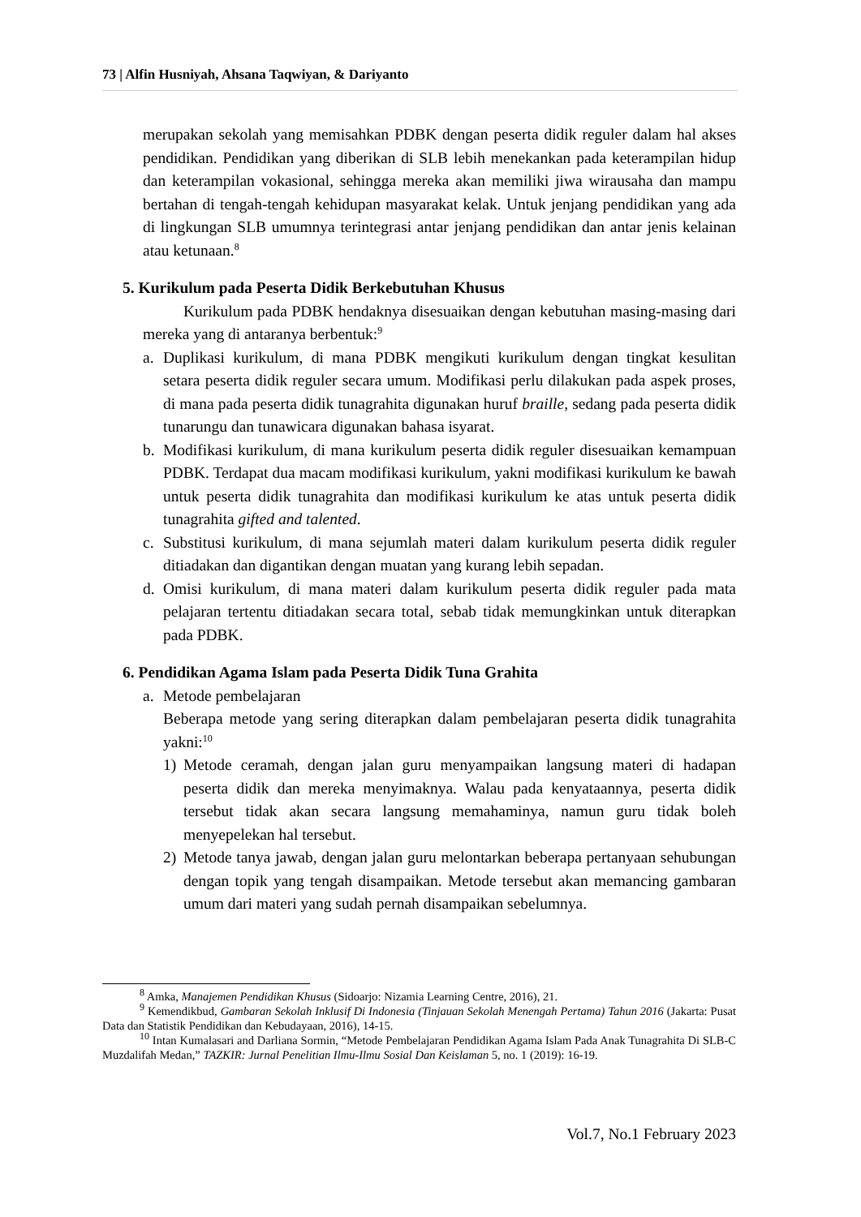73 | Alfin Husniyah, Ahsana Taqwiyan, & Dariyanto
merupakan sekolah yang memisahkan PDBK dengan peserta didik reguler dalam hal akses pendidikan. Pendidikan yang diberikan di SLB lebih menekankan pada keterampilan hidup dan keterampilan vokasional, sehingga mereka akan memiliki jiwa wirausaha dan mampu bertahan di tengah-tengah kehidupan masyarakat kelak. Untuk jenjang pendidikan yang ada di lingkungan SLB umumnya terintegrasi antar jenjang pendidikan dan antar jenis kelainan atau ketunaan.<sup>8</sup>
5. Kurikulum pada Peserta Didik Berkebutuhan Khusus
Kurikulum pada PDBK hendaknya disesuaikan dengan kebutuhan masing-masing dari mereka yang di antaranya berbentuk:<sup>9</sup>
a. Duplikasi kurikulum, di mana PDBK mengikuti kurikulum dengan tingkat kesulitan setara peserta didik reguler secara umum. Modifikasi perlu dilakukan pada aspek proses, di mana pada peserta didik tunagrahita digunakan huruf braille, sedang pada peserta didik tunarungu dan tunawicara digunakan bahasa isyarat.
b. Modifikasi kurikulum, di mana kurikulum peserta didik reguler disesuaikan kemampuan PDBK. Terdapat dua macam modifikasi kurikulum, yakni modifikasi kurikulum ke bawah untuk peserta didik tunagrahita dan modifikasi kurikulum ke atas untuk peserta didik tunagrahita gifted and talented.
c. Substitusi kurikulum, di mana sejumlah materi dalam kurikulum peserta didik reguler ditiadakan dan digantikan dengan muatan yang kurang lebih sepadan.
d. Omisi kurikulum, di mana materi dalam kurikulum peserta didik reguler pada mata pelajaran tertentu ditiadakan secara total, sebab tidak memungkinkan untuk diterapkan pada PDBK.
6. Pendidikan Agama Islam pada Peserta Didik Tuna Grahita
a. Metode pembelajaran
Beberapa metode yang sering diterapkan dalam pembelajaran peserta didik tunagrahita yakni:<sup>10</sup>
1) Metode ceramah, dengan jalan guru menyampaikan langsung materi di hadapan peserta didik dan mereka menyimaknya. Walau pada kenyataannya, peserta didik tersebut tidak akan secara langsung memahaminya, namun guru tidak boleh menyepelekan hal tersebut.
2) Metode tanya jawab, dengan jalan guru melontarkan beberapa pertanyaan sehubungan dengan topik yang tengah disampaikan. Metode tersebut akan memancing gambaran umum dari materi yang sudah pernah disampaikan sebelumnya.
<sup>8</sup> Amka, Manajemen Pendidikan Khusus (Sidoarjo: Nizamia Learning Centre, 2016), 21.
<sup>9</sup> Kemendikbud, Gambaran Sekolah Inklusif Di Indonesia (Tinjauan Sekolah Menengah Pertama) Tahun 2016 (Jakarta: Pusat Data dan Statistik Pendidikan dan Kebudayaan, 2016), 14-15.
<sup>10</sup> Intan Kumalasari and Darliana Sormin, “Metode Pembelajaran Pendidikan Agama Islam Pada Anak Tunagrahita Di SLB-C Muzdalifah Medan,” TAZKIR: Jurnal Penelitian Ilmu-Ilmu Sosial Dan Keislaman 5, no. 1 (2019): 16-19.
Vol.7, No.1 February 2023